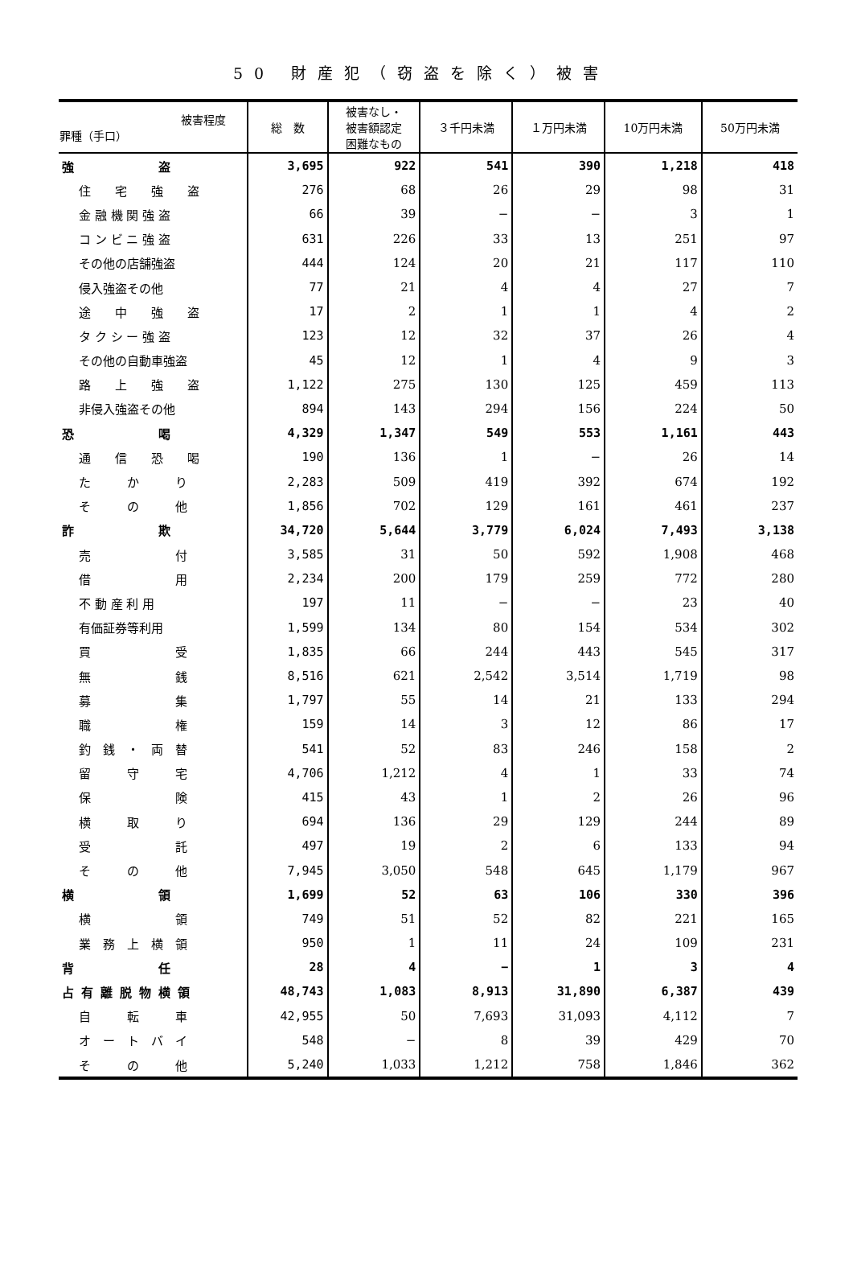50 財産犯（窃盗を除く）被害
| 被害程度 罪種（手口） | 総 数 | 被害なし・ 被害額認定 困難なもの | ３千円未満 | １万円未満 | 10万円未満 | 50万円未満 |
| --- | --- | --- | --- | --- | --- | --- |
| 強 盗 | 3,695 | 922 | 541 | 390 | 1,218 | 418 |
| 住 宅 強 盗 | 276 | 68 | 26 | 29 | 98 | 31 |
| 金 融 機 関 強 盗 | 66 | 39 | − | − | 3 | 1 |
| コ ン ビ ニ 強 盗 | 631 | 226 | 33 | 13 | 251 | 97 |
| その他の店舗強盗 | 444 | 124 | 20 | 21 | 117 | 110 |
| 侵入強盗その他 | 77 | 21 | 4 | 4 | 27 | 7 |
| 途 中 強 盗 | 17 | 2 | 1 | 1 | 4 | 2 |
| タ ク シ ー 強 盗 | 123 | 12 | 32 | 37 | 26 | 4 |
| その他の自動車強盗 | 45 | 12 | 1 | 4 | 9 | 3 |
| 路 上 強 盗 | 1,122 | 275 | 130 | 125 | 459 | 113 |
| 非侵入強盗その他 | 894 | 143 | 294 | 156 | 224 | 50 |
| 恐 喝 | 4,329 | 1,347 | 549 | 553 | 1,161 | 443 |
| 通 信 恐 喝 | 190 | 136 | 1 | − | 26 | 14 |
| た か り | 2,283 | 509 | 419 | 392 | 674 | 192 |
| そ の 他 | 1,856 | 702 | 129 | 161 | 461 | 237 |
| 詐 欺 | 34,720 | 5,644 | 3,779 | 6,024 | 7,493 | 3,138 |
| 売 付 | 3,585 | 31 | 50 | 592 | 1,908 | 468 |
| 借 用 | 2,234 | 200 | 179 | 259 | 772 | 280 |
| 不 動 産 利 用 | 197 | 11 | − | − | 23 | 40 |
| 有価証券等利用 | 1,599 | 134 | 80 | 154 | 534 | 302 |
| 買 受 | 1,835 | 66 | 244 | 443 | 545 | 317 |
| 無 銭 | 8,516 | 621 | 2,542 | 3,514 | 1,719 | 98 |
| 募 集 | 1,797 | 55 | 14 | 21 | 133 | 294 |
| 職 権 | 159 | 14 | 3 | 12 | 86 | 17 |
| 釣 銭 ・ 両 替 | 541 | 52 | 83 | 246 | 158 | 2 |
| 留 守 宅 | 4,706 | 1,212 | 4 | 1 | 33 | 74 |
| 保 険 | 415 | 43 | 1 | 2 | 26 | 96 |
| 横 取 り | 694 | 136 | 29 | 129 | 244 | 89 |
| 受 託 | 497 | 19 | 2 | 6 | 133 | 94 |
| そ の 他 | 7,945 | 3,050 | 548 | 645 | 1,179 | 967 |
| 横 領 | 1,699 | 52 | 63 | 106 | 330 | 396 |
| 横 領 | 749 | 51 | 52 | 82 | 221 | 165 |
| 業 務 上 横 領 | 950 | 1 | 11 | 24 | 109 | 231 |
| 背 任 | 28 | 4 | − | 1 | 3 | 4 |
| 占 有 離 脱 物 横 領 | 48,743 | 1,083 | 8,913 | 31,890 | 6,387 | 439 |
| 自 転 車 | 42,955 | 50 | 7,693 | 31,093 | 4,112 | 7 |
| オ ー ト バ イ | 548 | − | 8 | 39 | 429 | 70 |
| そ の 他 | 5,240 | 1,033 | 1,212 | 758 | 1,846 | 362 |